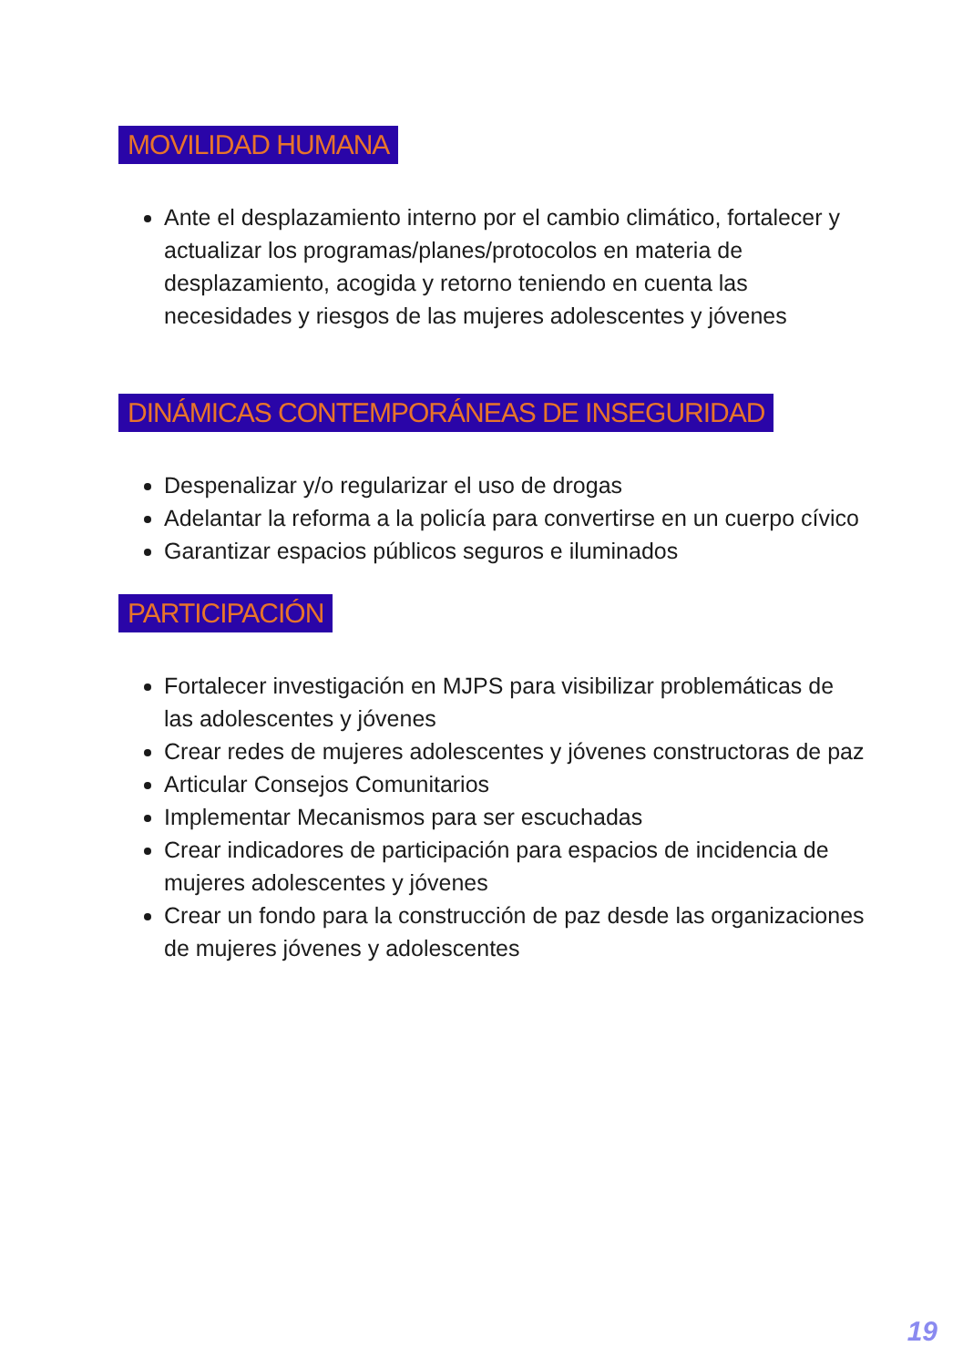MOVILIDAD HUMANA
Ante el desplazamiento interno por el cambio climático, fortalecer y actualizar los programas/planes/protocolos en materia de desplazamiento, acogida y retorno teniendo en cuenta las necesidades y riesgos de las mujeres adolescentes y jóvenes
DINÁMICAS CONTEMPORÁNEAS DE INSEGURIDAD
Despenalizar y/o regularizar el uso de drogas
Adelantar la reforma a la policía para convertirse en un cuerpo cívico
Garantizar espacios públicos seguros e iluminados
PARTICIPACIÓN
Fortalecer investigación en MJPS para visibilizar problemáticas de las adolescentes y jóvenes
Crear redes de mujeres adolescentes y jóvenes constructoras de paz
Articular Consejos Comunitarios
Implementar Mecanismos para ser escuchadas
Crear indicadores de participación para espacios de incidencia de mujeres adolescentes y jóvenes
Crear un fondo para la construcción de paz desde las organizaciones de mujeres jóvenes y adolescentes
19